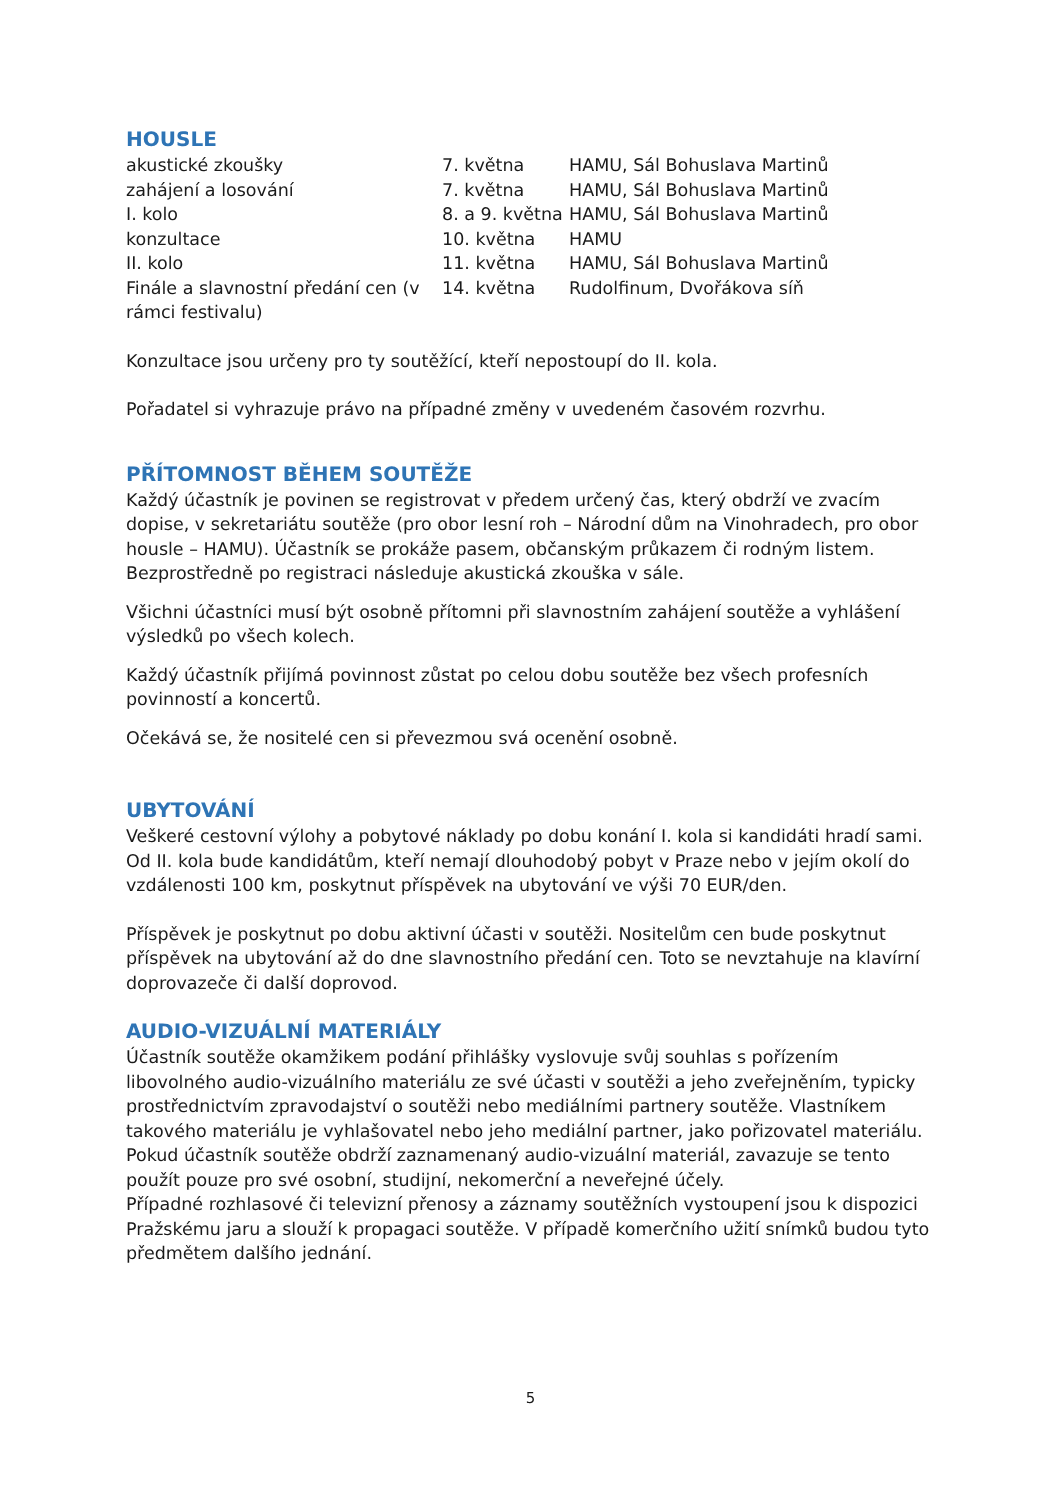HOUSLE
| akustické zkoušky | 7. května | HAMU, Sál Bohuslava Martinů |
| zahájení a losování | 7. května | HAMU, Sál Bohuslava Martinů |
| I. kolo | 8. a 9. května | HAMU, Sál Bohuslava Martinů |
| konzultace | 10. května | HAMU |
| II. kolo | 11. května | HAMU, Sál Bohuslava Martinů |
| Finále a slavnostní předání cen (v rámci festivalu) | 14. května | Rudolfinum, Dvořákova síň |
Konzultace jsou určeny pro ty soutěžící, kteří nepostoupí do II. kola.
Pořadatel si vyhrazuje právo na případné změny v uvedeném časovém rozvrhu.
PŘÍTOMNOST BĚHEM SOUTĚŽE
Každý účastník je povinen se registrovat v předem určený čas, který obdrží ve zvacím dopise, v sekretariátu soutěže (pro obor lesní roh – Národní dům na Vinohradech, pro obor housle – HAMU). Účastník se prokáže pasem, občanským průkazem či rodným listem. Bezprostředně po registraci následuje akustická zkouška v sále.
Všichni účastníci musí být osobně přítomni při slavnostním zahájení soutěže a vyhlášení výsledků po všech kolech.
Každý účastník přijímá povinnost zůstat po celou dobu soutěže bez všech profesních povinností a koncertů.
Očekává se, že nositelé cen si převezmou svá ocenění osobně.
UBYTOVÁNÍ
Veškeré cestovní výlohy a pobytové náklady po dobu konání I. kola si kandidáti hradí sami. Od II. kola bude kandidátům, kteří nemají dlouhodobý pobyt v Praze nebo v jejím okolí do vzdálenosti 100 km, poskytnut příspěvek na ubytování ve výši 70 EUR/den.
Příspěvek je poskytnut po dobu aktivní účasti v soutěži. Nositelům cen bude poskytnut příspěvek na ubytování až do dne slavnostního předání cen. Toto se nevztahuje na klavírní doprovazeče či další doprovod.
AUDIO-VIZUÁLNÍ MATERIÁLY
Účastník soutěže okamžikem podání přihlášky vyslovuje svůj souhlas s pořízením libovolného audio-vizuálního materiálu ze své účasti v soutěži a jeho zveřejněním, typicky prostřednictvím zpravodajství o soutěži nebo mediálními partnery soutěže. Vlastníkem takového materiálu je vyhlašovatel nebo jeho mediální partner, jako pořizovatel materiálu. Pokud účastník soutěže obdrží zaznamenaný audio-vizuální materiál, zavazuje se tento použít pouze pro své osobní, studijní, nekomerční a neveřejné účely.
Případné rozhlasové či televizní přenosy a záznamy soutěžních vystoupení jsou k dispozici Pražskému jaru a slouží k propagaci soutěže. V případě komerčního užití snímků budou tyto předmětem dalšího jednání.
5